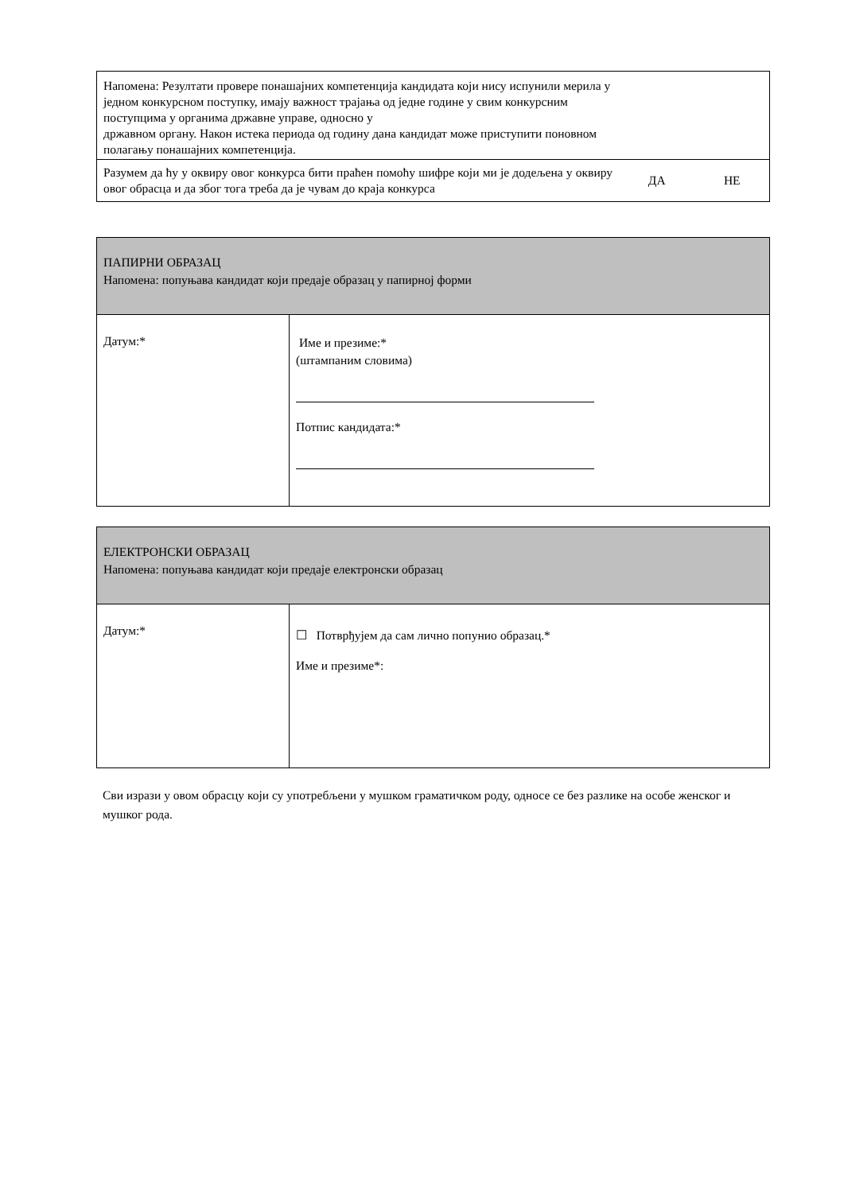| Напомена: Резултати провере понашајних компетенција кандидата који нису испунили мерила у једном конкурсном поступку, имају важност трајања од једне године у свим конкурсним поступцима у органима државне управе, односно у државном органу. Након истека периода од годину дана кандидат може приступити поновном полагању понашајних компетенција. | | |
| Разумем да ћу у оквиру овог конкурса бити праћен помоћу шифре који ми је додељена у оквиру овог обрасца и да због тога треба да је чувам до краја конкурса | ДА | НЕ |
| ПАПИРНИ ОБРАЗАЦ Напомена: попуњава кандидат који предаје образац у папирној форми | |
| Датум:* | Име и презиме:* (штампаним словима) Потпис кандидата:* |
| ЕЛЕКТРОНСКИ ОБРАЗАЦ Напомена: попуњава кандидат који предаје електронски образац | |
| Датум:* | ☐ Потврђујем да сам лично попунио образац.* Име и презиме*: |
Сви изрази у овом обрасцу који су употребљени у мушком граматичком роду, односе се без разлике на особе женског и мушког рода.